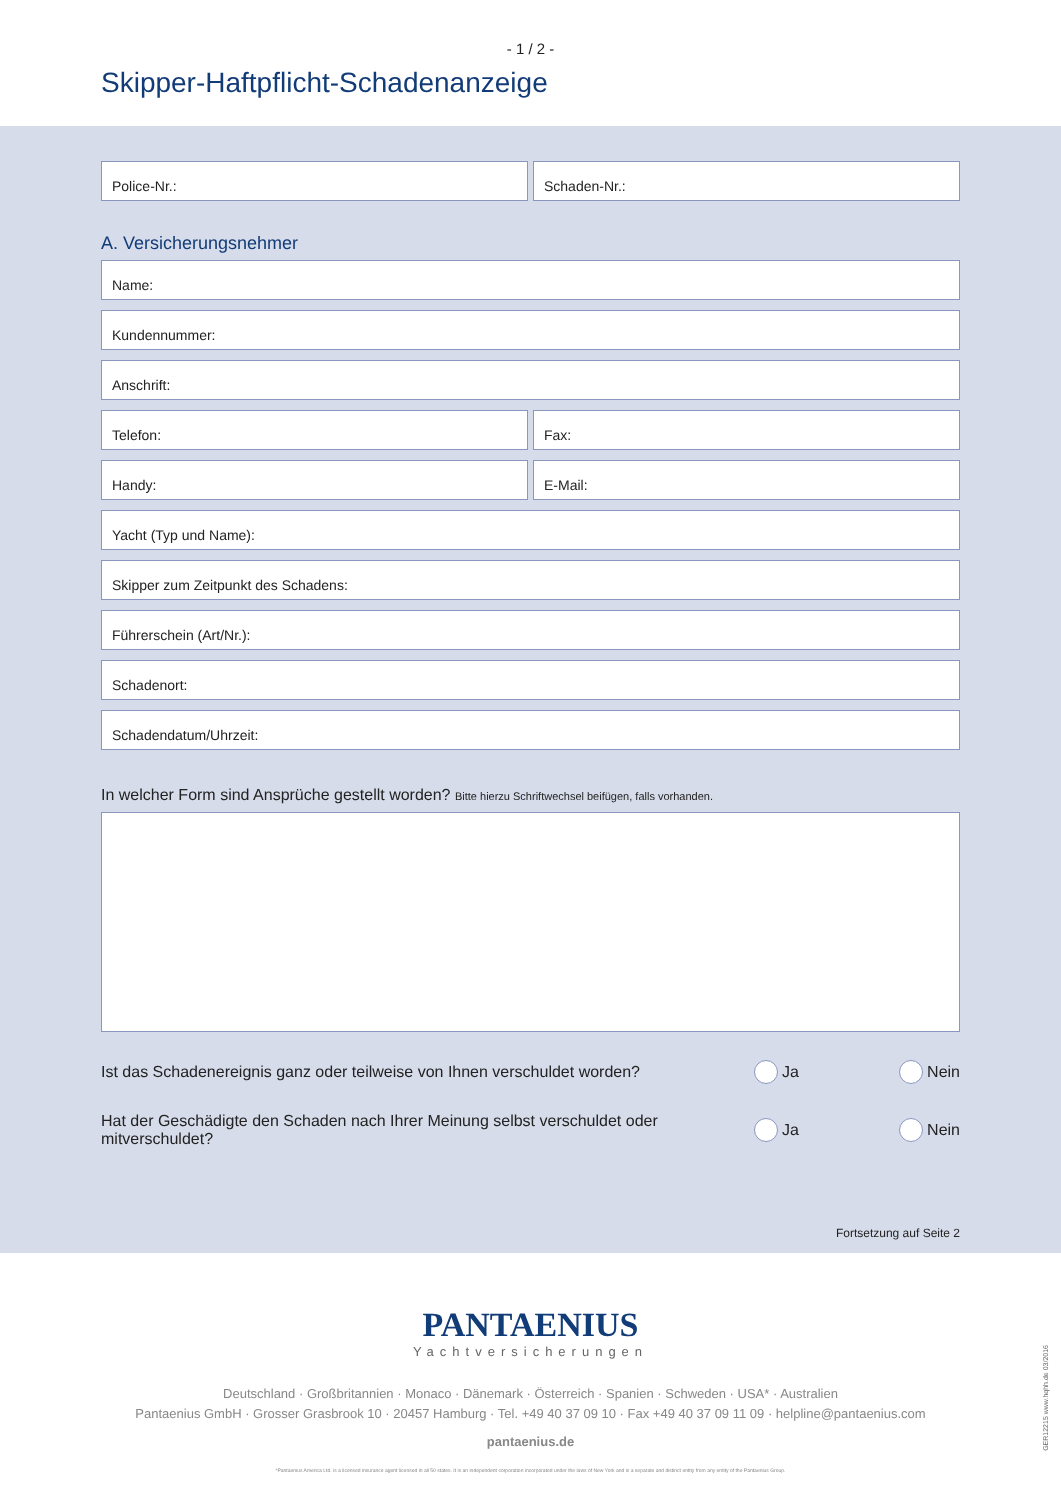- 1 / 2 -
Skipper-Haftpflicht-Schadenanzeige
Police-Nr.: Schaden-Nr.:
A. Versicherungsnehmer
Name:
Kundennummer:
Anschrift:
Telefon: Fax:
Handy: E-Mail:
Yacht (Typ und Name):
Skipper zum Zeitpunkt des Schadens:
Führerschein (Art/Nr.):
Schadenort:
Schadendatum/Uhrzeit:
In welcher Form sind Ansprüche gestellt worden? Bitte hierzu Schriftwechsel beifügen, falls vorhanden.
Ist das Schadenereignis ganz oder teilweise von Ihnen verschuldet worden?
Ja Nein
Hat der Geschädigte den Schaden nach Ihrer Meinung selbst verschuldet oder
mitverschuldet?
Ja Nein
Fortsetzung auf Seite 2
PANTAENIUS
Yachtversicherungen
Deutschland · Großbritannien · Monaco · Dänemark · Österreich · Spanien · Schweden · USA* · Australien
Pantaenius GmbH · Grosser Grasbrook 10 · 20457 Hamburg · Tel. +49 40 37 09 10 · Fax +49 40 37 09 11 09 · helpline@pantaenius.com
pantaenius.de
*Pantaenius America Ltd. is a licensed insurance agent licensed in all 50 states. It is an independent corporation incorporated under the laws of New York and is a separate and distinct entity from any entity of the Pantaenius Group.
GER12215 www.hqhh.de 03/2016